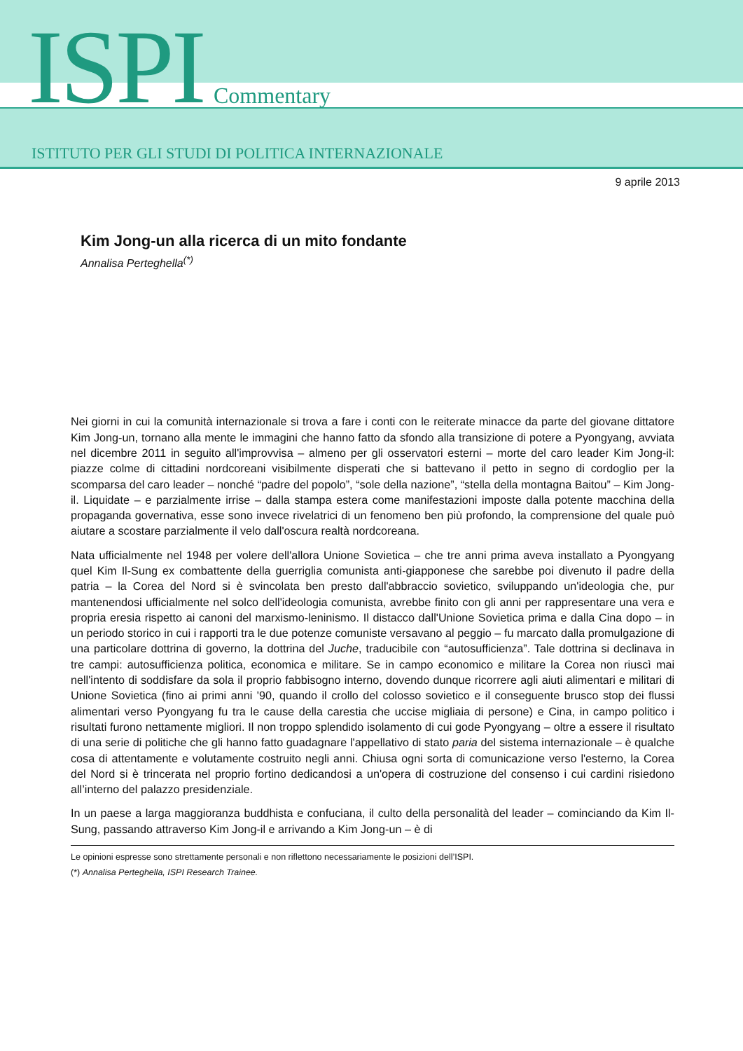ISPI Commentary
ISTITUTO PER GLI STUDI DI POLITICA INTERNAZIONALE
9 aprile 2013
Kim Jong-un alla ricerca di un mito fondante
Annalisa Perteghella<sup>(*)</sup>
Nei giorni in cui la comunità internazionale si trova a fare i conti con le reiterate minacce da parte del giovane dittatore Kim Jong-un, tornano alla mente le immagini che hanno fatto da sfondo alla transizione di potere a Pyongyang, avviata nel dicembre 2011 in seguito all'improvvisa – almeno per gli osservatori esterni – morte del caro leader Kim Jong-il: piazze colme di cittadini nordcoreani visibilmente disperati che si battevano il petto in segno di cordoglio per la scomparsa del caro leader – nonché “padre del popolo”, “sole della nazione”, “stella della montagna Baitou” – Kim Jong-il. Liquidate – e parzialmente irrise – dalla stampa estera come manifestazioni imposte dalla potente macchina della propaganda governativa, esse sono invece rivelatrici di un fenomeno ben più profondo, la comprensione del quale può aiutare a scostare parzialmente il velo dall'oscura realtà nordcoreana.
Nata ufficialmente nel 1948 per volere dell'allora Unione Sovietica – che tre anni prima aveva installato a Pyongyang quel Kim Il-Sung ex combattente della guerriglia comunista anti-giapponese che sarebbe poi divenuto il padre della patria – la Corea del Nord si è svincolata ben presto dall'abbraccio sovietico, sviluppando un'ideologia che, pur mantenendosi ufficialmente nel solco dell'ideologia comunista, avrebbe finito con gli anni per rappresentare una vera e propria eresia rispetto ai canoni del marxismo-leninismo. Il distacco dall'Unione Sovietica prima e dalla Cina dopo – in un periodo storico in cui i rapporti tra le due potenze comuniste versavano al peggio – fu marcato dalla promulgazione di una particolare dottrina di governo, la dottrina del Juche, traducibile con “autosufficienza”. Tale dottrina si declinava in tre campi: autosufficienza politica, economica e militare. Se in campo economico e militare la Corea non riuscì mai nell'intento di soddisfare da sola il proprio fabbisogno interno, dovendo dunque ricorrere agli aiuti alimentari e militari di Unione Sovietica (fino ai primi anni '90, quando il crollo del colosso sovietico e il conseguente brusco stop dei flussi alimentari verso Pyongyang fu tra le cause della carestia che uccise migliaia di persone) e Cina, in campo politico i risultati furono nettamente migliori. Il non troppo splendido isolamento di cui gode Pyongyang – oltre a essere il risultato di una serie di politiche che gli hanno fatto guadagnare l'appellativo di stato paria del sistema internazionale – è qualche cosa di attentamente e volutamente costruito negli anni. Chiusa ogni sorta di comunicazione verso l'esterno, la Corea del Nord si è trincerata nel proprio fortino dedicandosi a un'opera di costruzione del consenso i cui cardini risiedono all’interno del palazzo presidenziale.
In un paese a larga maggioranza buddhista e confuciana, il culto della personalità del leader – cominciando da Kim Il-Sung, passando attraverso Kim Jong-il e arrivando a Kim Jong-un – è di
Le opinioni espresse sono strettamente personali e non riflettono necessariamente le posizioni dell’ISPI.
(*) Annalisa Perteghella, ISPI Research Trainee.